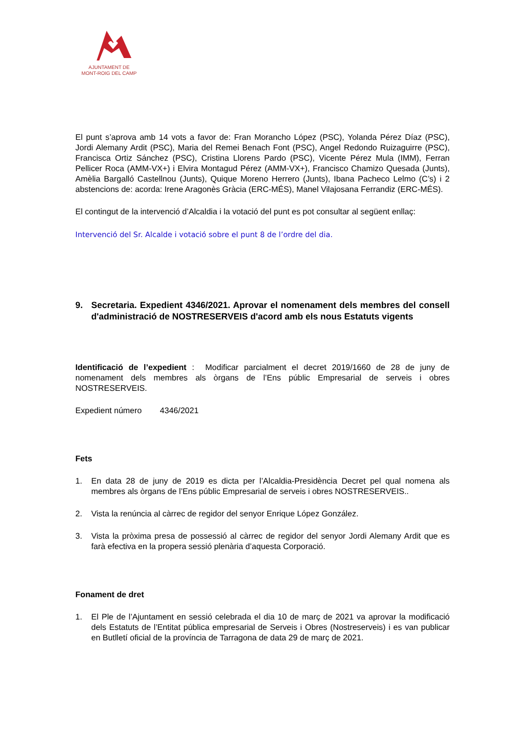AJUNTAMENT DE
MONT-ROIG DEL CAMP
El punt s’aprova amb 14 vots a favor de: Fran Morancho López (PSC), Yolanda Pérez Díaz (PSC), Jordi Alemany Ardit (PSC), Maria del Remei Benach Font (PSC), Angel Redondo Ruizaguirre (PSC), Francisca Ortiz Sánchez (PSC), Cristina Llorens Pardo (PSC), Vicente Pérez Mula (IMM), Ferran Pellicer Roca (AMM-VX+) i Elvira Montagud Pérez (AMM-VX+), Francisco Chamizo Quesada (Junts), Amèlia Bargalló Castellnou (Junts), Quique Moreno Herrero (Junts), Ibana Pacheco Lelmo (C’s) i 2 abstencions de: acorda: Irene Aragonès Gràcia (ERC-MÉS), Manel Vilajosana Ferrandiz (ERC-MÉS).
El contingut de la intervenció d’Alcaldia i la votació del punt es pot consultar al següent enllaç:
Intervenció del Sr. Alcalde i votació sobre el punt 8 de l’ordre del dia.
9. Secretaria. Expedient 4346/2021. Aprovar el nomenament dels membres del consell d'administració de NOSTRESERVEIS d'acord amb els nous Estatuts vigents
Identificació de l’expedient : Modificar parcialment el decret 2019/1660 de 28 de juny de nomenament dels membres als òrgans de l’Ens públic Empresarial de serveis i obres NOSTRESERVEIS.
Expedient número 4346/2021
Fets
1. En data 28 de juny de 2019 es dicta per l’Alcaldia-Presidència Decret pel qual nomena als membres als òrgans de l’Ens públic Empresarial de serveis i obres NOSTRESERVEIS..
2. Vista la renúncia al càrrec de regidor del senyor Enrique López González.
3. Vista la pròxima presa de possessió al càrrec de regidor del senyor Jordi Alemany Ardit que es farà efectiva en la propera sessió plenària d’aquesta Corporació.
Fonament de dret
1. El Ple de l’Ajuntament en sessió celebrada el dia 10 de març de 2021 va aprovar la modificació dels Estatuts de l’Entitat pública empresarial de Serveis i Obres (Nostreserveis) i es van publicar en Butlletí oficial de la província de Tarragona de data 29 de març de 2021.